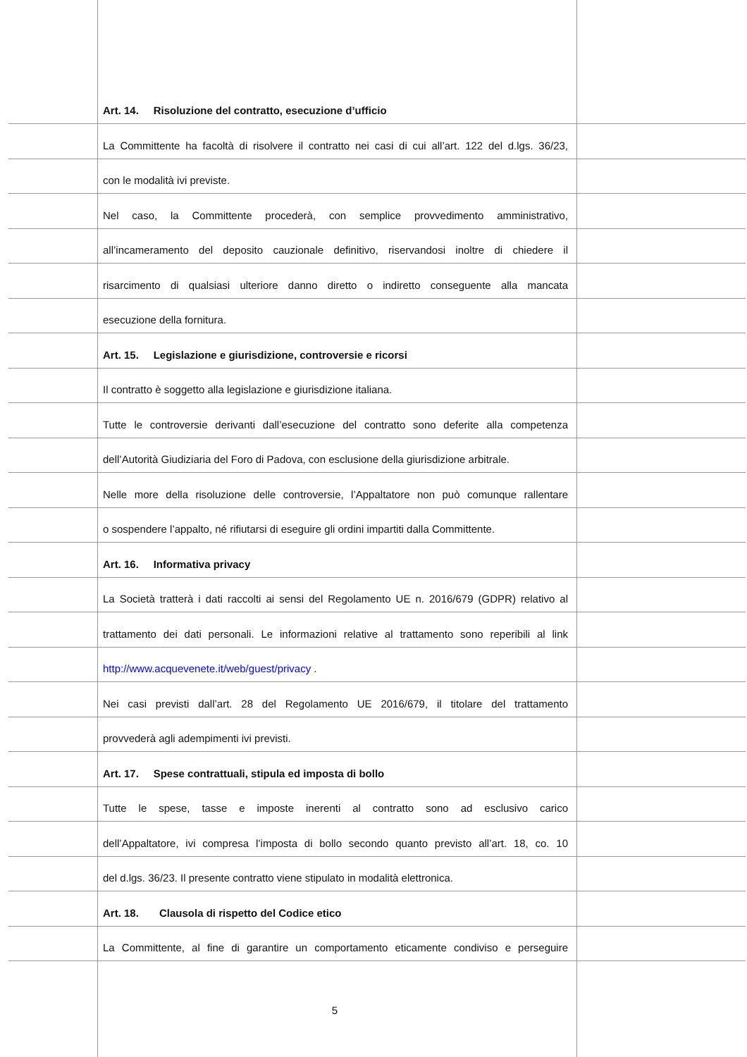Art. 14. Risoluzione del contratto, esecuzione d’ufficio
La Committente ha facoltà di risolvere il contratto nei casi di cui all’art. 122 del d.lgs. 36/23,
con le modalità ivi previste.
Nel caso, la Committente procederà, con semplice provvedimento amministrativo,
all’incameramento del deposito cauzionale definitivo, riservandosi inoltre di chiedere il
risarcimento di qualsiasi ulteriore danno diretto o indiretto conseguente alla mancata
esecuzione della fornitura.
Art. 15. Legislazione e giurisdizione, controversie e ricorsi
Il contratto è soggetto alla legislazione e giurisdizione italiana.
Tutte le controversie derivanti dall’esecuzione del contratto sono deferite alla competenza
dell’Autorità Giudiziaria del Foro di Padova, con esclusione della giurisdizione arbitrale.
Nelle more della risoluzione delle controversie, l’Appaltatore non può comunque rallentare
o sospendere l’appalto, né rifiutarsi di eseguire gli ordini impartiti dalla Committente.
Art. 16. Informativa privacy
La Società tratterà i dati raccolti ai sensi del Regolamento UE n. 2016/679 (GDPR) relativo al
trattamento dei dati personali. Le informazioni relative al trattamento sono reperibili al link
http://www.acquevenete.it/web/guest/privacy .
Nei casi previsti dall’art. 28 del Regolamento UE 2016/679, il titolare del trattamento
provvederà agli adempimenti ivi previsti.
Art. 17. Spese contrattuali, stipula ed imposta di bollo
Tutte le spese, tasse e imposte inerenti al contratto sono ad esclusivo carico
dell’Appaltatore, ivi compresa l’imposta di bollo secondo quanto previsto all’art. 18, co. 10
del d.lgs. 36/23. Il presente contratto viene stipulato in modalità elettronica.
Art. 18. Clausola di rispetto del Codice etico
La Committente, al fine di garantire un comportamento eticamente condiviso e perseguire
5